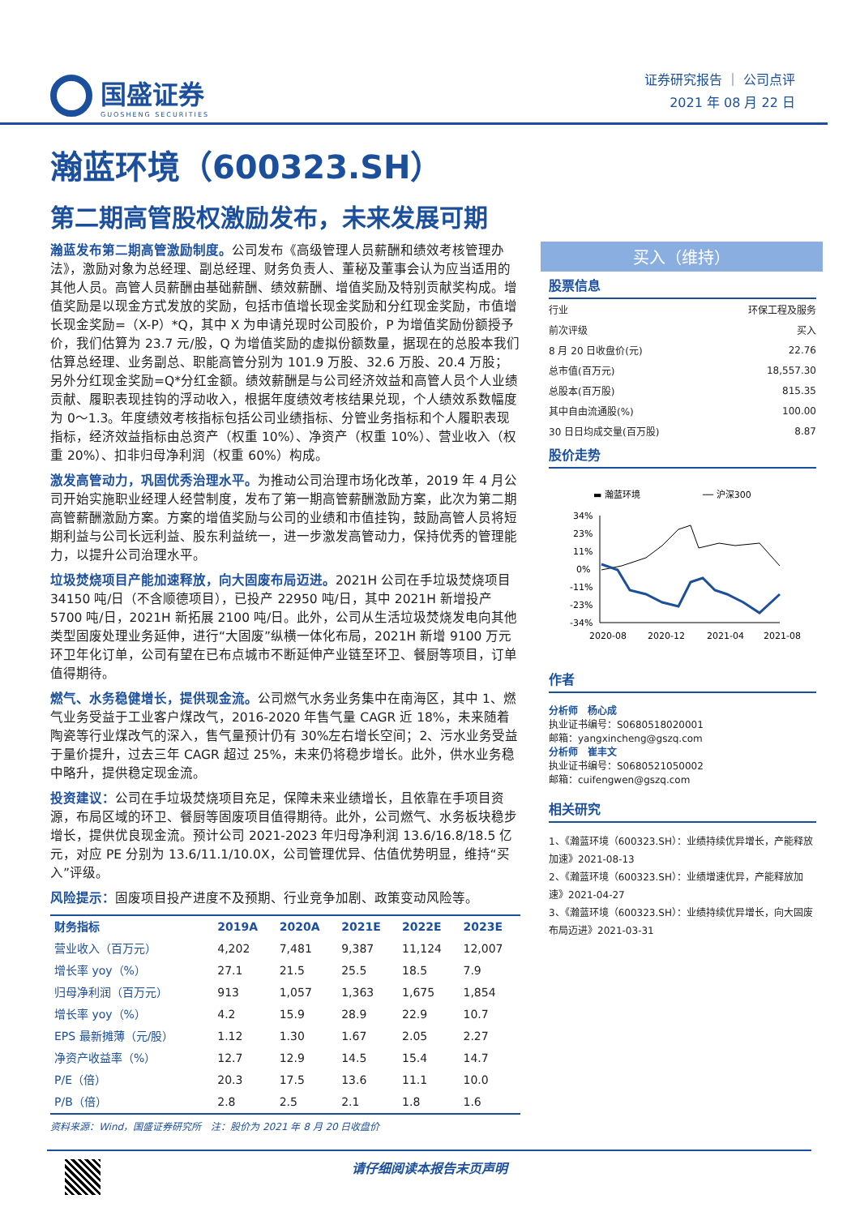国盛证券
GUOSHENG SECURITIES
证券研究报告 ｜ 公司点评
2021 年 08 月 22 日
瀚蓝环境（600323.SH）
第二期高管股权激励发布，未来发展可期
瀚蓝发布第二期高管激励制度。公司发布《高级管理人员薪酬和绩效考核管理办法》，激励对象为总经理、副总经理、财务负责人、董秘及董事会认为应当适用的其他人员。高管人员薪酬由基础薪酬、绩效薪酬、增值奖励及特别贡献奖构成。增值奖励是以现金方式发放的奖励，包括市值增长现金奖励和分红现金奖励，市值增长现金奖励=（X-P）*Q，其中 X 为申请兑现时公司股价，P 为增值奖励份额授予价，我们估算为 23.7 元/股，Q 为增值奖励的虚拟份额数量，据现在的总股本我们估算总经理、业务副总、职能高管分别为 101.9 万股、32.6 万股、20.4 万股；另外分红现金奖励=Q*分红金额。绩效薪酬是与公司经济效益和高管人员个人业绩贡献、履职表现挂钩的浮动收入，根据年度绩效考核结果兑现，个人绩效系数幅度为 0～1.3。年度绩效考核指标包括公司业绩指标、分管业务指标和个人履职表现指标，经济效益指标由总资产（权重 10%）、净资产（权重 10%）、营业收入（权重 20%）、扣非归母净利润（权重 60%）构成。
激发高管动力，巩固优秀治理水平。为推动公司治理市场化改革，2019 年 4 月公司开始实施职业经理人经营制度，发布了第一期高管薪酬激励方案，此次为第二期高管薪酬激励方案。方案的增值奖励与公司的业绩和市值挂钩，鼓励高管人员将短期利益与公司长远利益、股东利益统一，进一步激发高管动力，保持优秀的管理能力，以提升公司治理水平。
垃圾焚烧项目产能加速释放，向大固废布局迈进。2021H 公司在手垃圾焚烧项目 34150 吨/日（不含顺德项目），已投产 22950 吨/日，其中 2021H 新增投产 5700 吨/日，2021H 新拓展 2100 吨/日。此外，公司从生活垃圾焚烧发电向其他类型固废处理业务延伸，进行“大固废”纵横一体化布局，2021H 新增 9100 万元环卫年化订单，公司有望在已布点城市不断延伸产业链至环卫、餐厨等项目，订单值得期待。
燃气、水务稳健增长，提供现金流。公司燃气水务业务集中在南海区，其中 1、燃气业务受益于工业客户煤改气，2016-2020 年售气量 CAGR 近 18%，未来随着陶瓷等行业煤改气的深入，售气量预计仍有 30%左右增长空间；2、污水业务受益于量价提升，过去三年 CAGR 超过 25%，未来仍将稳步增长。此外，供水业务稳中略升，提供稳定现金流。
投资建议：公司在手垃圾焚烧项目充足，保障未来业绩增长，且依靠在手项目资源，布局区域的环卫、餐厨等固废项目值得期待。此外，公司燃气、水务板块稳步增长，提供优良现金流。预计公司 2021-2023 年归母净利润 13.6/16.8/18.5 亿元，对应 PE 分别为 13.6/11.1/10.0X，公司管理优异、估值优势明显，维持“买入”评级。
风险提示：固废项目投产进度不及预期、行业竞争加剧、政策变动风险等。
| 财务指标 | 2019A | 2020A | 2021E | 2022E | 2023E |
| --- | --- | --- | --- | --- | --- |
| 营业收入（百万元） | 4,202 | 7,481 | 9,387 | 11,124 | 12,007 |
| 增长率 yoy（%） | 27.1 | 21.5 | 25.5 | 18.5 | 7.9 |
| 归母净利润（百万元） | 913 | 1,057 | 1,363 | 1,675 | 1,854 |
| 增长率 yoy（%） | 4.2 | 15.9 | 28.9 | 22.9 | 10.7 |
| EPS 最新摊薄（元/股） | 1.12 | 1.30 | 1.67 | 2.05 | 2.27 |
| 净资产收益率（%） | 12.7 | 12.9 | 14.5 | 15.4 | 14.7 |
| P/E（倍） | 20.3 | 17.5 | 13.6 | 11.1 | 10.0 |
| P/B（倍） | 2.8 | 2.5 | 2.1 | 1.8 | 1.6 |
资料来源：Wind，国盛证券研究所　注：股价为 2021 年 8 月 20 日收盘价
买入（维持）
股票信息
| 行业 | 环保工程及服务 |
| 前次评级 | 买入 |
| 8 月 20 日收盘价(元) | 22.76 |
| 总市值(百万元) | 18,557.30 |
| 总股本(百万股) | 815.35 |
| 其中自由流通股(%) | 100.00 |
| 30 日日均成交量(百万股) | 8.87 |
股价走势
▬ 瀚蓝环境
── 沪深300
34%
23%
11%
0%
-11%
-23%
-34%
2020-08
2020-12
2021-04
2021-08
作者
分析师　杨心成
执业证书编号：S0680518020001
邮箱：yangxincheng@gszq.com
分析师　崔丰文
执业证书编号：S0680521050002
邮箱：cuifengwen@gszq.com
相关研究
1、《瀚蓝环境（600323.SH）：业绩持续优异增长，产能释放加速》2021-08-13
2、《瀚蓝环境（600323.SH）：业绩增速优异，产能释放加速》2021-04-27
3、《瀚蓝环境（600323.SH）：业绩持续优异增长，向大固废布局迈进》2021-03-31
请仔细阅读本报告末页声明